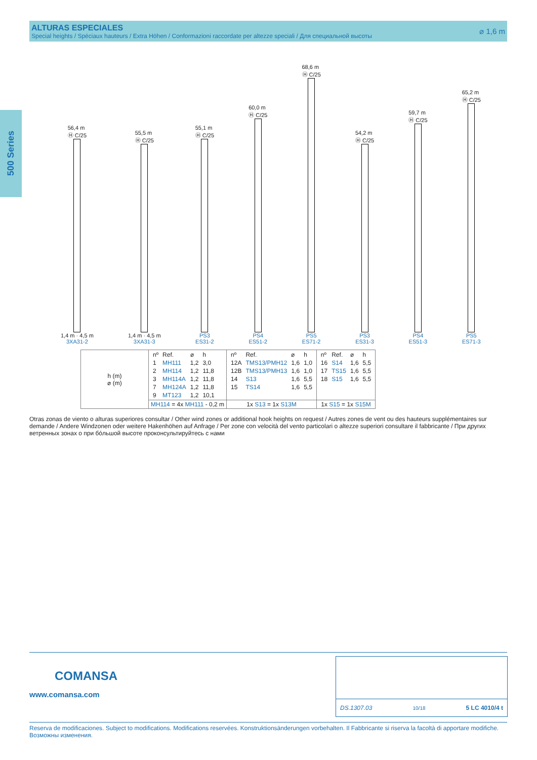ALTURAS ESPECIALES
Special heights / Spéciaux hauteurs / Extra Höhen / Conformazioni raccordate per altezze speciali / Для специальной высоты
⌀ 1,6 m
500 Series
56,4 m
Ⓗ C/25
1,4 m · 4,5 m
3XA31-2
55,5 m
Ⓗ C/25
1,4 m · 4,5 m
3XA31-3
55,1 m
Ⓗ C/25
PS3
ES31-2
60,0 m
Ⓗ C/25
PS4
ES51-2
68,6 m
Ⓗ C/25
PS5
ES71-2
54,2 m
Ⓗ C/25
PS3
ES31-3
59,7 m
Ⓗ C/25
PS4
ES51-3
65,2 m
Ⓗ C/25
PS5
ES71-3
| h (m) ⌀ (m) | / nº / Ref. / ⌀ / h / / --- / --- / --- / --- / / 1 / MH111 / 1,2 / 3,0 / / 2 / MH114 / 1,2 / 11,8 / / 3 / MH114A / 1,2 / 11,8 / / 7 / MH124A / 1,2 / 11,8 / / 9 / MT123 / 1,2 / 10,1 / | / nº / Ref. / ⌀ / h / / --- / --- / --- / --- / / 12A / TMS13/PMH12 / 1,6 / 1,0 / / 12B / TMS13/PMH13 / 1,6 / 1,0 / / 14 / S13 / 1,6 / 5,5 / / 15 / TS14 / 1,6 / 5,5 / | / nº / Ref. / ⌀ / h / / --- / --- / --- / --- / / 16 / S14 / 1,6 / 5,5 / / 17 / TS15 / 1,6 / 5,5 / / 18 / S15 / 1,6 / 5,5 / |
| | MH114 = 4x MH111 - 0,2 m | 1x S13 = 1x S13M | 1x S15 = 1x S15M |
Otras zonas de viento o alturas superiores consultar / Other wind zones or additional hook heights on request / Autres zones de vent ou des hauteurs supplémentaires sur demande / Andere Windzonen oder weitere Hakenhöhen auf Anfrage / Per zone con velocità del vento particolari o altezze superiori consultare il fabbricante / При других ветренных зонах о при бóльшой высоте проконсультируйтесь с нами
COMANSA
www.comansa.com
DS.1307.03 10/18 5 LC 4010/4 t
Reserva de modificaciones. Subject to modifications. Modifications reservées. Konstruktionsänderungen vorbehalten. Il Fabbricante si riserva la facoltà di apportare modifiche. Возможны изменения.